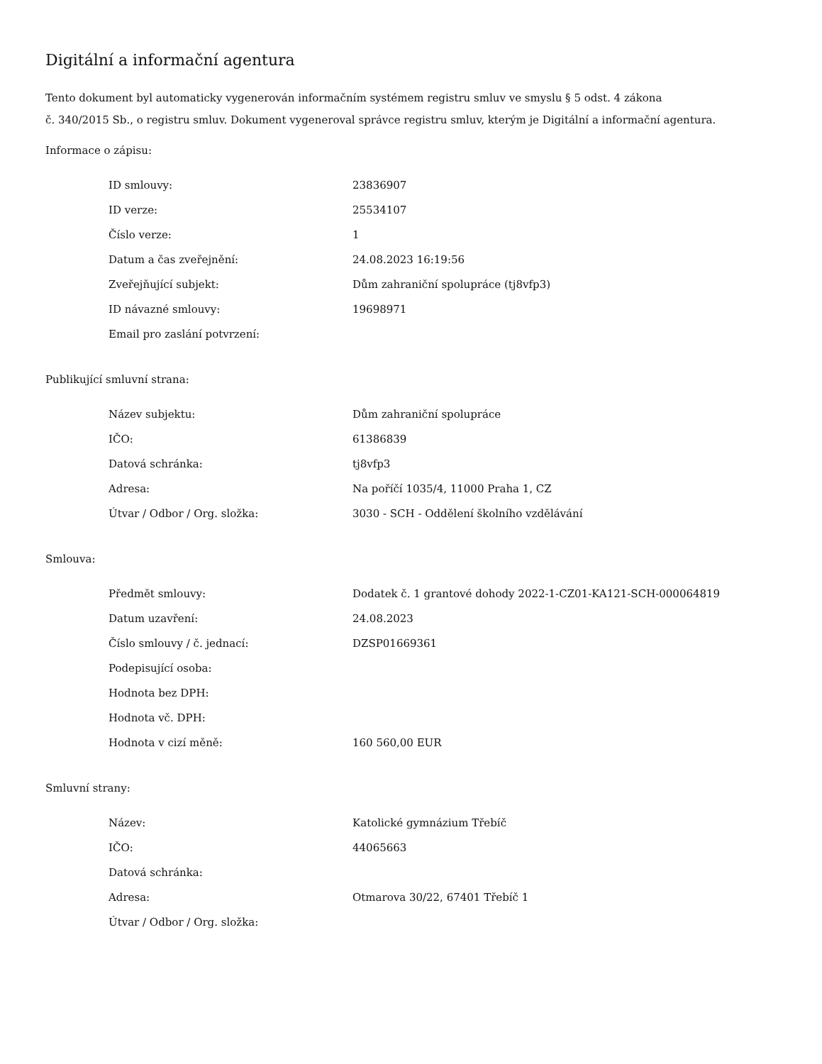Digitální a informační agentura
Tento dokument byl automaticky vygenerován informačním systémem registru smluv ve smyslu § 5 odst. 4 zákona
č. 340/2015 Sb., o registru smluv. Dokument vygeneroval správce registru smluv, kterým je Digitální a informační agentura.
Informace o zápisu:
| ID smlouvy: | 23836907 |
| ID verze: | 25534107 |
| Číslo verze: | 1 |
| Datum a čas zveřejnění: | 24.08.2023 16:19:56 |
| Zveřejňující subjekt: | Dům zahraniční spolupráce (tj8vfp3) |
| ID návazné smlouvy: | 19698971 |
| Email pro zaslání potvrzení: | |
Publikující smluvní strana:
| Název subjektu: | Dům zahraniční spolupráce |
| IČO: | 61386839 |
| Datová schránka: | tj8vfp3 |
| Adresa: | Na poříčí 1035/4, 11000 Praha 1, CZ |
| Útvar / Odbor / Org. složka: | 3030 - SCH - Oddělení školního vzdělávání |
Smlouva:
| Předmět smlouvy: | Dodatek č. 1 grantové dohody 2022-1-CZ01-KA121-SCH-000064819 |
| Datum uzavření: | 24.08.2023 |
| Číslo smlouvy / č. jednací: | DZSP01669361 |
| Podepisující osoba: | |
| Hodnota bez DPH: | |
| Hodnota vč. DPH: | |
| Hodnota v cizí měně: | 160 560,00 EUR |
Smluvní strany:
| Název: | Katolické gymnázium Třebíč |
| IČO: | 44065663 |
| Datová schránka: | |
| Adresa: | Otmarova 30/22, 67401 Třebíč 1 |
| Útvar / Odbor / Org. složka: | |